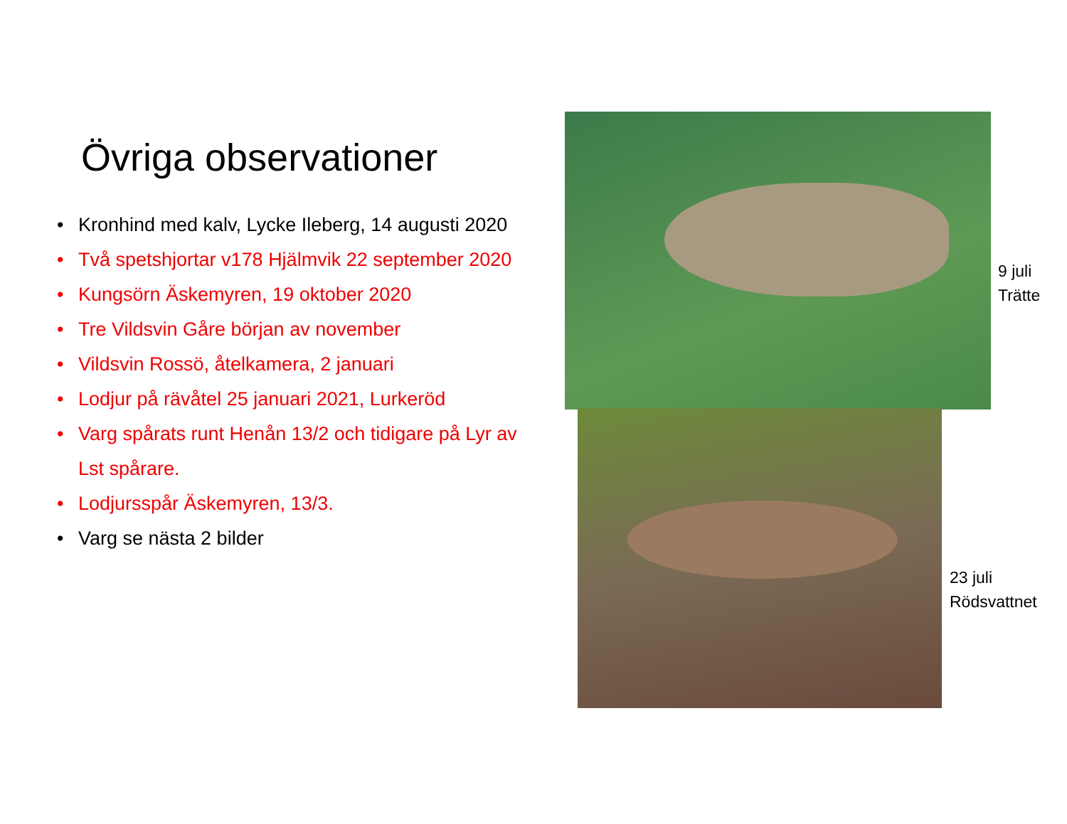Övriga observationer
• Kronhind med kalv, Lycke Ileberg, 14 augusti 2020
• Två spetshjortar v178 Hjälmvik 22 september 2020
• Kungsörn Äskemyren, 19 oktober 2020
• Tre Vildsvin Gåre början av november
• Vildsvin Rossö, åtelkamera, 2 januari
• Lodjur på rävåtel 25 januari 2021, Lurkeröd
• Varg spårats runt Henån 13/2 och tidigare på Lyr av Lst spårare.
• Lodjursspår Äskemyren, 13/3.
• Varg se nästa 2 bilder
9 juli
Trätte
23 juli
Rödsvattnet